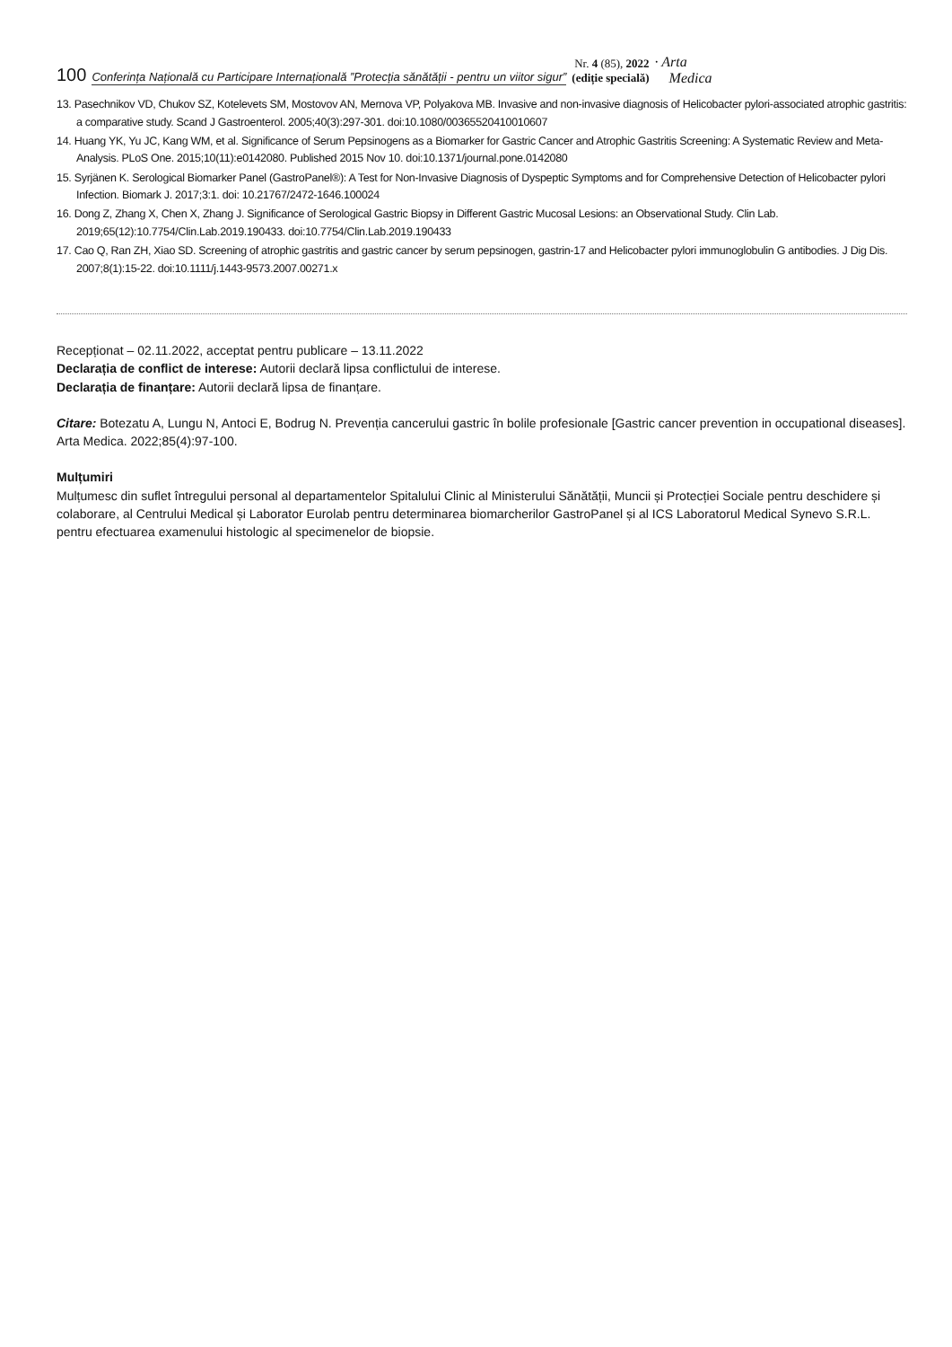100 Conferința Națională cu Participare Internațională ”Protecția sănătății - pentru un viitor sigur” Nr. 4 (85), 2022
(ediție specială) · Arta
Medica
13. Pasechnikov VD, Chukov SZ, Kotelevets SM, Mostovov AN, Mernova VP, Polyakova MB. Invasive and non-invasive diagnosis of Helicobacter pylori-associated atrophic gastritis: a comparative study. Scand J Gastroenterol. 2005;40(3):297-301. doi:10.1080/00365520410010607
14. Huang YK, Yu JC, Kang WM, et al. Significance of Serum Pepsinogens as a Biomarker for Gastric Cancer and Atrophic Gastritis Screening: A Systematic Review and Meta-Analysis. PLoS One. 2015;10(11):e0142080. Published 2015 Nov 10. doi:10.1371/journal.pone.0142080
15. Syrjänen K. Serological Biomarker Panel (GastroPanel®): A Test for Non-Invasive Diagnosis of Dyspeptic Symptoms and for Comprehensive Detection of Helicobacter pylori Infection. Biomark J. 2017;3:1. doi: 10.21767/2472-1646.100024
16. Dong Z, Zhang X, Chen X, Zhang J. Significance of Serological Gastric Biopsy in Different Gastric Mucosal Lesions: an Observational Study. Clin Lab. 2019;65(12):10.7754/Clin.Lab.2019.190433. doi:10.7754/Clin.Lab.2019.190433
17. Cao Q, Ran ZH, Xiao SD. Screening of atrophic gastritis and gastric cancer by serum pepsinogen, gastrin-17 and Helicobacter pylori immunoglobulin G antibodies. J Dig Dis. 2007;8(1):15-22. doi:10.1111/j.1443-9573.2007.00271.x
Recepționat – 02.11.2022, acceptat pentru publicare – 13.11.2022
Declarația de conflict de interese: Autorii declară lipsa conflictului de interese.
Declarația de finanțare: Autorii declară lipsa de finanțare.
Citare: Botezatu A, Lungu N, Antoci E, Bodrug N. Prevenția cancerului gastric în bolile profesionale [Gastric cancer prevention in occupational diseases]. Arta Medica. 2022;85(4):97-100.
Mulțumiri
Mulțumesc din suflet întregului personal al departamentelor Spitalului Clinic al Ministerului Sănătății, Muncii și Protecției Sociale pentru deschidere și colaborare, al Centrului Medical și Laborator Eurolab pentru determinarea biomarcherilor GastroPanel și al ICS Laboratorul Medical Synevo S.R.L. pentru efectuarea examenului histologic al specimenelor de biopsie.